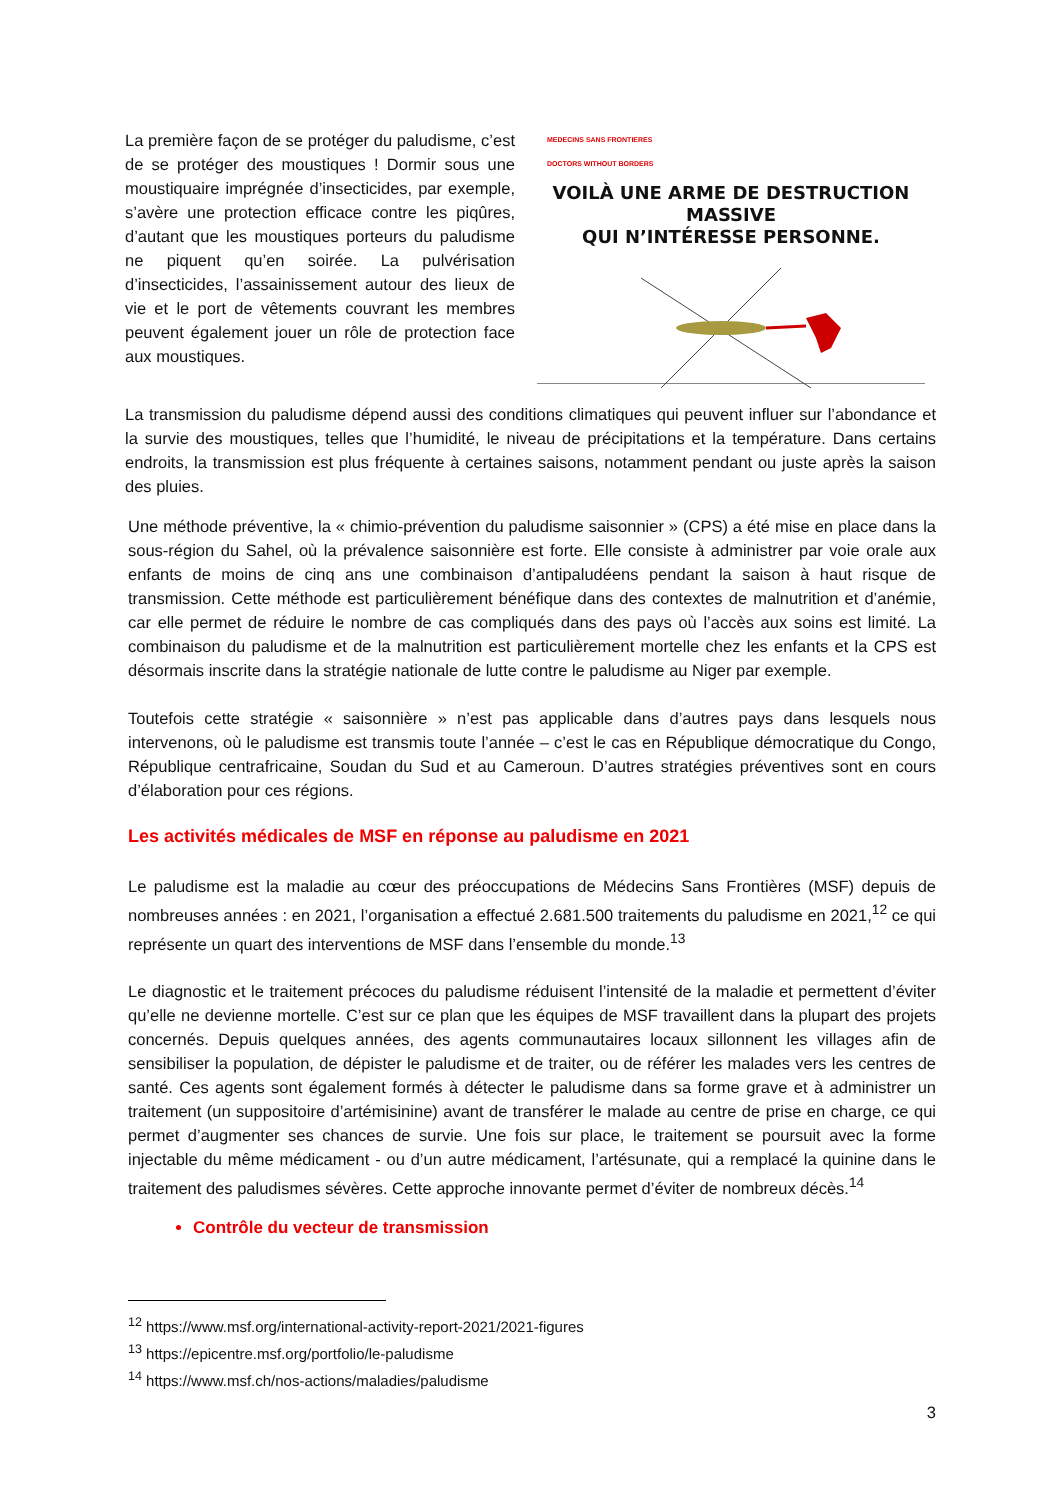La première façon de se protéger du paludisme, c’est de se protéger des moustiques ! Dormir sous une moustiquaire imprégnée d’insecticides, par exemple, s’avère une protection efficace contre les piqûres, d’autant que les moustiques porteurs du paludisme ne piquent qu’en soirée. La pulvérisation d’insecticides, l’assainissement autour des lieux de vie et le port de vêtements couvrant les membres peuvent également jouer un rôle de protection face aux moustiques.
MEDECINS SANS FRONTIERES
DOCTORS WITHOUT BORDERS
VOILÀ UNE ARME DE DESTRUCTION MASSIVE
QUI N’INTÉRESSE PERSONNE.
La transmission du paludisme dépend aussi des conditions climatiques qui peuvent influer sur l’abondance et la survie des moustiques, telles que l’humidité, le niveau de précipitations et la température. Dans certains endroits, la transmission est plus fréquente à certaines saisons, notamment pendant ou juste après la saison des pluies.
Une méthode préventive, la « chimio-prévention du paludisme saisonnier » (CPS) a été mise en place dans la sous-région du Sahel, où la prévalence saisonnière est forte. Elle consiste à administrer par voie orale aux enfants de moins de cinq ans une combinaison d’antipaludéens pendant la saison à haut risque de transmission. Cette méthode est particulièrement bénéfique dans des contextes de malnutrition et d’anémie, car elle permet de réduire le nombre de cas compliqués dans des pays où l’accès aux soins est limité. La combinaison du paludisme et de la malnutrition est particulièrement mortelle chez les enfants et la CPS est désormais inscrite dans la stratégie nationale de lutte contre le paludisme au Niger par exemple.
Toutefois cette stratégie « saisonnière » n’est pas applicable dans d’autres pays dans lesquels nous intervenons, où le paludisme est transmis toute l’année – c’est le cas en République démocratique du Congo, République centrafricaine, Soudan du Sud et au Cameroun. D’autres stratégies préventives sont en cours d’élaboration pour ces régions.
Les activités médicales de MSF en réponse au paludisme en 2021
Le paludisme est la maladie au cœur des préoccupations de Médecins Sans Frontières (MSF) depuis de nombreuses années : en 2021, l’organisation a effectué 2.681.500 traitements du paludisme en 2021,<sup>12</sup> ce qui représente un quart des interventions de MSF dans l’ensemble du monde.<sup>13</sup>
Le diagnostic et le traitement précoces du paludisme réduisent l’intensité de la maladie et permettent d’éviter qu’elle ne devienne mortelle. C’est sur ce plan que les équipes de MSF travaillent dans la plupart des projets concernés. Depuis quelques années, des agents communautaires locaux sillonnent les villages afin de sensibiliser la population, de dépister le paludisme et de traiter, ou de référer les malades vers les centres de santé. Ces agents sont également formés à détecter le paludisme dans sa forme grave et à administrer un traitement (un suppositoire d’artémisinine) avant de transférer le malade au centre de prise en charge, ce qui permet d’augmenter ses chances de survie. Une fois sur place, le traitement se poursuit avec la forme injectable du même médicament - ou d’un autre médicament, l’artésunate, qui a remplacé la quinine dans le traitement des paludismes sévères. Cette approche innovante permet d’éviter de nombreux décès.<sup>14</sup>
Contrôle du vecteur de transmission
<sup>12</sup> https://www.msf.org/international-activity-report-2021/2021-figures
<sup>13</sup> https://epicentre.msf.org/portfolio/le-paludisme
<sup>14</sup> https://www.msf.ch/nos-actions/maladies/paludisme
3